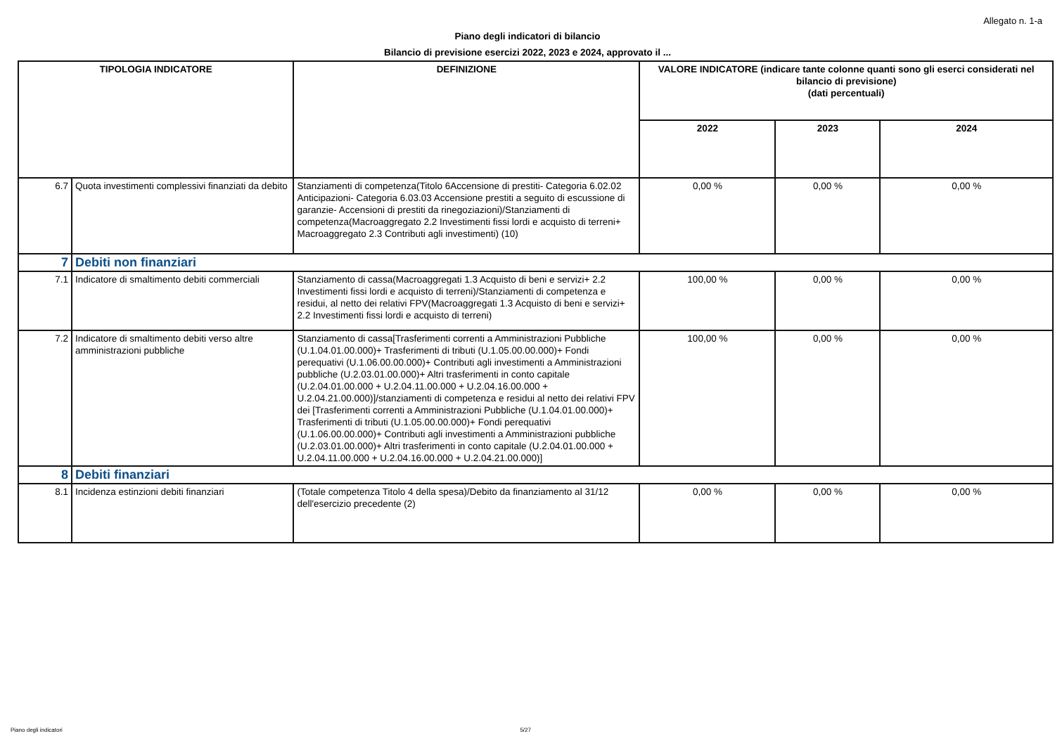Allegato n. 1-a
Piano degli indicatori di bilancio
Bilancio di previsione esercizi 2022, 2023 e 2024, approvato il ...
| TIPOLOGIA INDICATORE | | DEFINIZIONE | VALORE INDICATORE (indicare tante colonne quanti sono gli eserci considerati nel bilancio di previsione) (dati percentuali) | | |
| --- | --- | --- | --- | --- | --- |
| | | | 2022 | 2023 | 2024 |
| 6.7 | Quota investimenti complessivi finanziati da debito | Stanziamenti di competenza(Titolo 6Accensione di prestiti- Categoria 6.02.02 Anticipazioni- Categoria 6.03.03 Accensione prestiti a seguito di escussione di garanzie- Accensioni di prestiti da rinegoziazioni)/Stanziamenti di competenza(Macroaggregato 2.2 Investimenti fissi lordi e acquisto di terreni+ Macroaggregato 2.3 Contributi agli investimenti) (10) | 0,00 % | 0,00 % | 0,00 % |
| 7 | Debiti non finanziari | | | | |
| 7.1 | Indicatore di smaltimento debiti commerciali | Stanziamento di cassa(Macroaggregati 1.3 Acquisto di beni e servizi+ 2.2 Investimenti fissi lordi e acquisto di terreni)/Stanziamenti di competenza e residui, al netto dei relativi FPV(Macroaggregati 1.3 Acquisto di beni e servizi+ 2.2 Investimenti fissi lordi e acquisto di terreni) | 100,00 % | 0,00 % | 0,00 % |
| 7.2 | Indicatore di smaltimento debiti verso altre amministrazioni pubbliche | Stanziamento di cassa[Trasferimenti correnti a Amministrazioni Pubbliche (U.1.04.01.00.000)+ Trasferimenti di tributi (U.1.05.00.00.000)+ Fondi perequativi (U.1.06.00.00.000)+ Contributi agli investimenti a Amministrazioni pubbliche (U.2.03.01.00.000)+ Altri trasferimenti in conto capitale (U.2.04.01.00.000 + U.2.04.11.00.000 + U.2.04.16.00.000 + U.2.04.21.00.000)]/stanziamenti di competenza e residui al netto dei relativi FPV dei [Trasferimenti correnti a Amministrazioni Pubbliche (U.1.04.01.00.000)+ Trasferimenti di tributi (U.1.05.00.00.000)+ Fondi perequativi (U.1.06.00.00.000)+ Contributi agli investimenti a Amministrazioni pubbliche (U.2.03.01.00.000)+ Altri trasferimenti in conto capitale (U.2.04.01.00.000 + U.2.04.11.00.000 + U.2.04.16.00.000 + U.2.04.21.00.000)] | 100,00 % | 0,00 % | 0,00 % |
| 8 | Debiti finanziari | | | | |
| 8.1 | Incidenza estinzioni debiti finanziari | (Totale competenza Titolo 4 della spesa)/Debito da finanziamento al 31/12 dell'esercizio precedente (2) | 0,00 % | 0,00 % | 0,00 % |
Piano degli indicatori 5/27